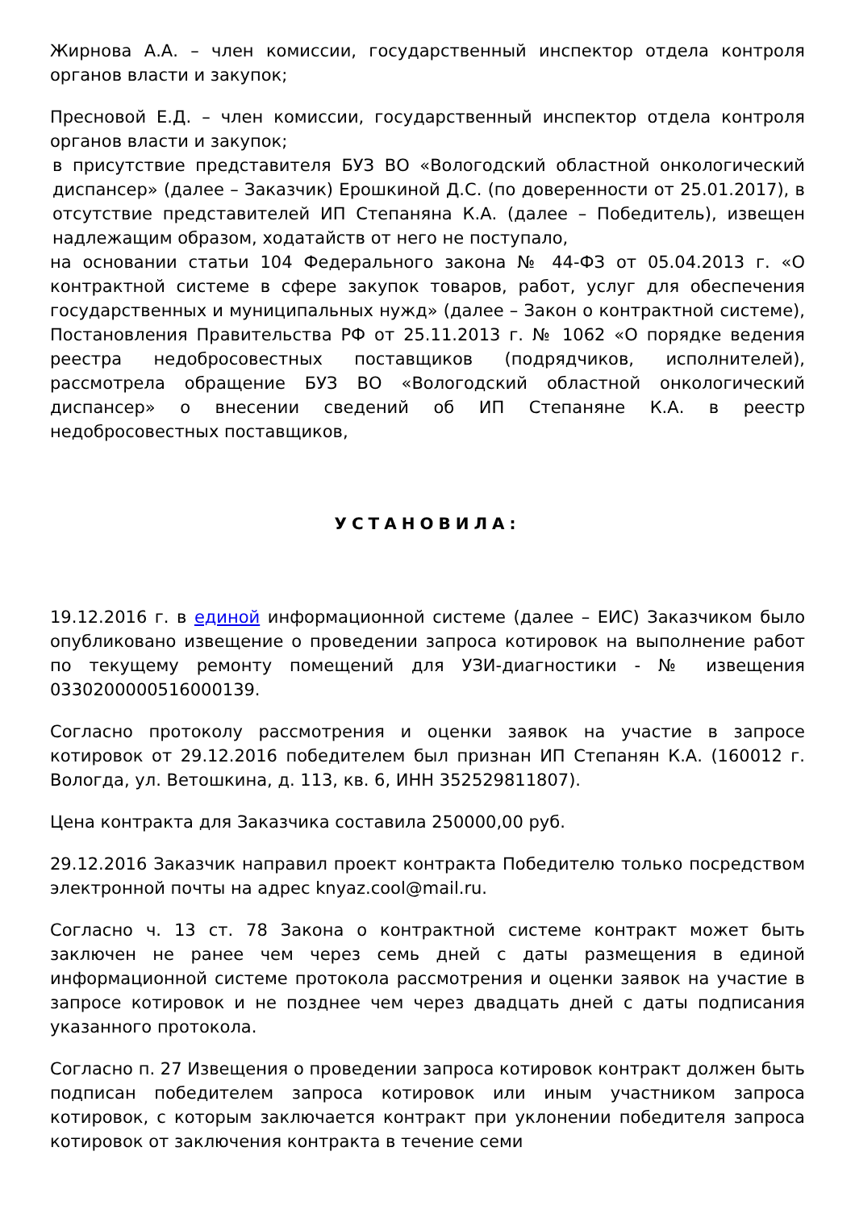Жирнова А.А. – член комиссии, государственный инспектор отдела контроля органов власти и закупок;
Пресновой Е.Д. – член комиссии, государственный инспектор отдела контроля органов власти и закупок;
в присутствие представителя БУЗ ВО «Вологодский областной онкологический диспансер» (далее – Заказчик) Ерошкиной Д.С. (по доверенности от 25.01.2017), в отсутствие представителей ИП Степаняна К.А. (далее – Победитель), извещен надлежащим образом, ходатайств от него не поступало,
на основании статьи 104 Федерального закона № 44-ФЗ от 05.04.2013 г. «О контрактной системе в сфере закупок товаров, работ, услуг для обеспечения государственных и муниципальных нужд» (далее – Закон о контрактной системе), Постановления Правительства РФ от 25.11.2013 г. № 1062 «О порядке ведения реестра недобросовестных поставщиков (подрядчиков, исполнителей), рассмотрела обращение БУЗ ВО «Вологодский областной онкологический диспансер» о внесении сведений об ИП Степаняне К.А. в реестр недобросовестных поставщиков,
УСТАНОВИЛА:
19.12.2016 г. в единой информационной системе (далее – ЕИС) Заказчиком было опубликовано извещение о проведении запроса котировок на выполнение работ по текущему ремонту помещений для УЗИ-диагностики - № извещения 0330200000516000139.
Согласно протоколу рассмотрения и оценки заявок на участие в запросе котировок от 29.12.2016 победителем был признан ИП Степанян К.А. (160012 г. Вологда, ул. Ветошкина, д. 113, кв. 6, ИНН 352529811807).
Цена контракта для Заказчика составила 250000,00 руб.
29.12.2016 Заказчик направил проект контракта Победителю только посредством электронной почты на адрес knyaz.cool@mail.ru.
Согласно ч. 13 ст. 78 Закона о контрактной системе контракт может быть заключен не ранее чем через семь дней с даты размещения в единой информационной системе протокола рассмотрения и оценки заявок на участие в запросе котировок и не позднее чем через двадцать дней с даты подписания указанного протокола.
Согласно п. 27 Извещения о проведении запроса котировок контракт должен быть подписан победителем запроса котировок или иным участником запроса котировок, с которым заключается контракт при уклонении победителя запроса котировок от заключения контракта в течение семи